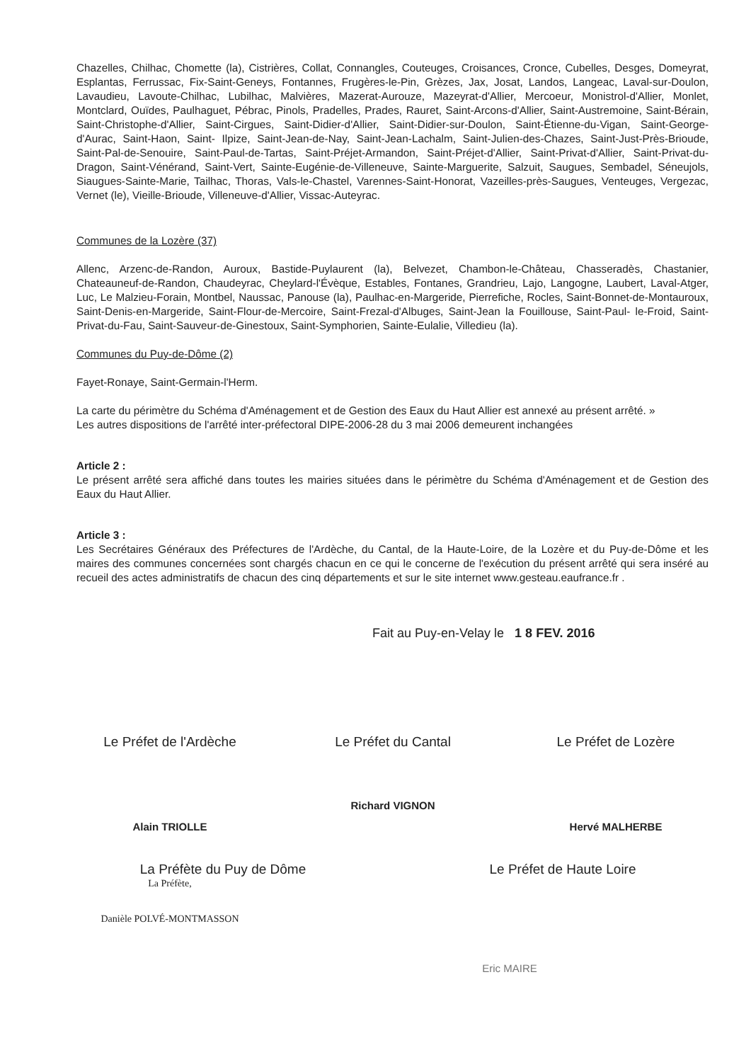Chazelles, Chilhac, Chomette (la), Cistrières, Collat, Connangles, Couteuges, Croisances, Cronce, Cubelles, Desges, Domeyrat, Esplantas, Ferrussac, Fix-Saint-Geneys, Fontannes, Frugères-le-Pin, Grèzes, Jax, Josat, Landos, Langeac, Laval-sur-Doulon, Lavaudieu, Lavoute-Chilhac, Lubilhac, Malvières, Mazerat-Aurouze, Mazeyrat-d'Allier, Mercoeur, Monistrol-d'Allier, Monlet, Montclard, Ouïdes, Paulhaguet, Pébrac, Pinols, Pradelles, Prades, Rauret, Saint-Arcons-d'Allier, Saint-Austremoine, Saint-Bérain, Saint-Christophe-d'Allier, Saint-Cirgues, Saint-Didier-d'Allier, Saint-Didier-sur-Doulon, Saint-Étienne-du-Vigan, Saint-George-d'Aurac, Saint-Haon, Saint- Ilpize, Saint-Jean-de-Nay, Saint-Jean-Lachalm, Saint-Julien-des-Chazes, Saint-Just-Près-Brioude, Saint-Pal-de-Senouire, Saint-Paul-de-Tartas, Saint-Préjet-Armandon, Saint-Préjet-d'Allier, Saint-Privat-d'Allier, Saint-Privat-du-Dragon, Saint-Vénérand, Saint-Vert, Sainte-Eugénie-de-Villeneuve, Sainte-Marguerite, Salzuit, Saugues, Sembadel, Séneujols, Siaugues-Sainte-Marie, Tailhac, Thoras, Vals-le-Chastel, Varennes-Saint-Honorat, Vazeilles-près-Saugues, Venteuges, Vergezac, Vernet (le), Vieille-Brioude, Villeneuve-d'Allier, Vissac-Auteyrac.
Communes de la Lozère (37)
Allenc, Arzenc-de-Randon, Auroux, Bastide-Puylaurent (la), Belvezet, Chambon-le-Château, Chasseradès, Chastanier, Chateauneuf-de-Randon, Chaudeyrac, Cheylard-l'Évèque, Estables, Fontanes, Grandrieu, Lajo, Langogne, Laubert, Laval-Atger, Luc, Le Malzieu-Forain, Montbel, Naussac, Panouse (la), Paulhac-en-Margeride, Pierrefiche, Rocles, Saint-Bonnet-de-Montauroux, Saint-Denis-en-Margeride, Saint-Flour-de-Mercoire, Saint-Frezal-d'Albuges, Saint-Jean la Fouillouse, Saint-Paul- le-Froid, Saint-Privat-du-Fau, Saint-Sauveur-de-Ginestoux, Saint-Symphorien, Sainte-Eulalie, Villedieu (la).
Communes du Puy-de-Dôme (2)
Fayet-Ronaye, Saint-Germain-l'Herm.
La carte du périmètre du Schéma d'Aménagement et de Gestion des Eaux du Haut Allier est annexé au présent arrêté. »
Les autres dispositions de l'arrêté inter-préfectoral DIPE-2006-28 du 3 mai 2006 demeurent inchangées
Article 2 :
Le présent arrêté sera affiché dans toutes les mairies situées dans le périmètre du Schéma d'Aménagement et de Gestion des Eaux du Haut Allier.
Article 3 :
Les Secrétaires Généraux des Préfectures de l'Ardèche, du Cantal, de la Haute-Loire, de la Lozère et du Puy-de-Dôme et les maires des communes concernées sont chargés chacun en ce qui le concerne de l'exécution du présent arrêté qui sera inséré au recueil des actes administratifs de chacun des cinq départements et sur le site internet www.gesteau.eaufrance.fr .
Fait au Puy-en-Velay le 1 8 FEV. 2016
Le Préfet de l'Ardèche
Alain TRIOLLE
Le Préfet du Cantal
Richard VIGNON
Le Préfet de Lozère
Hervé MALHERBE
La Préfète du Puy de Dôme
La Préfète,
Danièle POLVÉ-MONTMASSON
Le Préfet de Haute Loire
Eric MAIRE